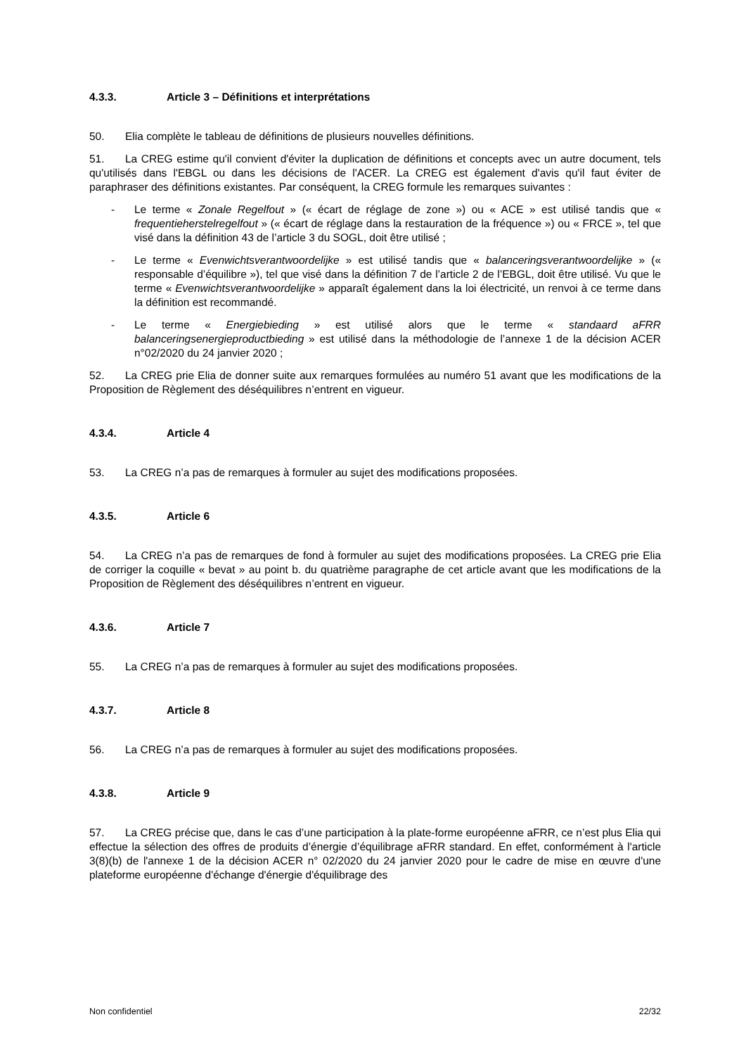4.3.3. Article 3 – Définitions et interprétations
50. Elia complète le tableau de définitions de plusieurs nouvelles définitions.
51. La CREG estime qu'il convient d'éviter la duplication de définitions et concepts avec un autre document, tels qu'utilisés dans l'EBGL ou dans les décisions de l'ACER. La CREG est également d'avis qu'il faut éviter de paraphraser des définitions existantes. Par conséquent, la CREG formule les remarques suivantes :
- Le terme « Zonale Regelfout » (« écart de réglage de zone ») ou « ACE » est utilisé tandis que « frequentieherstelregelfout » (« écart de réglage dans la restauration de la fréquence ») ou « FRCE », tel que visé dans la définition 43 de l’article 3 du SOGL, doit être utilisé ;
- Le terme « Evenwichtsverantwoordelijke » est utilisé tandis que « balanceringsverantwoordelijke » (« responsable d’équilibre »), tel que visé dans la définition 7 de l’article 2 de l’EBGL, doit être utilisé. Vu que le terme « Evenwichtsverantwoordelijke » apparaît également dans la loi électricité, un renvoi à ce terme dans la définition est recommandé.
- Le terme « Energiebieding » est utilisé alors que le terme « standaard aFRR balanceringsenergieproductbieding » est utilisé dans la méthodologie de l’annexe 1 de la décision ACER n°02/2020 du 24 janvier 2020 ;
52. La CREG prie Elia de donner suite aux remarques formulées au numéro 51 avant que les modifications de la Proposition de Règlement des déséquilibres n’entrent en vigueur.
4.3.4. Article 4
53. La CREG n’a pas de remarques à formuler au sujet des modifications proposées.
4.3.5. Article 6
54. La CREG n’a pas de remarques de fond à formuler au sujet des modifications proposées. La CREG prie Elia de corriger la coquille « bevat » au point b. du quatrième paragraphe de cet article avant que les modifications de la Proposition de Règlement des déséquilibres n’entrent en vigueur.
4.3.6. Article 7
55. La CREG n’a pas de remarques à formuler au sujet des modifications proposées.
4.3.7. Article 8
56. La CREG n’a pas de remarques à formuler au sujet des modifications proposées.
4.3.8. Article 9
57. La CREG précise que, dans le cas d’une participation à la plate-forme européenne aFRR, ce n’est plus Elia qui effectue la sélection des offres de produits d’énergie d’équilibrage aFRR standard. En effet, conformément à l'article 3(8)(b) de l'annexe 1 de la décision ACER n° 02/2020 du 24 janvier 2020 pour le cadre de mise en œuvre d'une plateforme européenne d'échange d'énergie d'équilibrage des
Non confidentiel 22/32